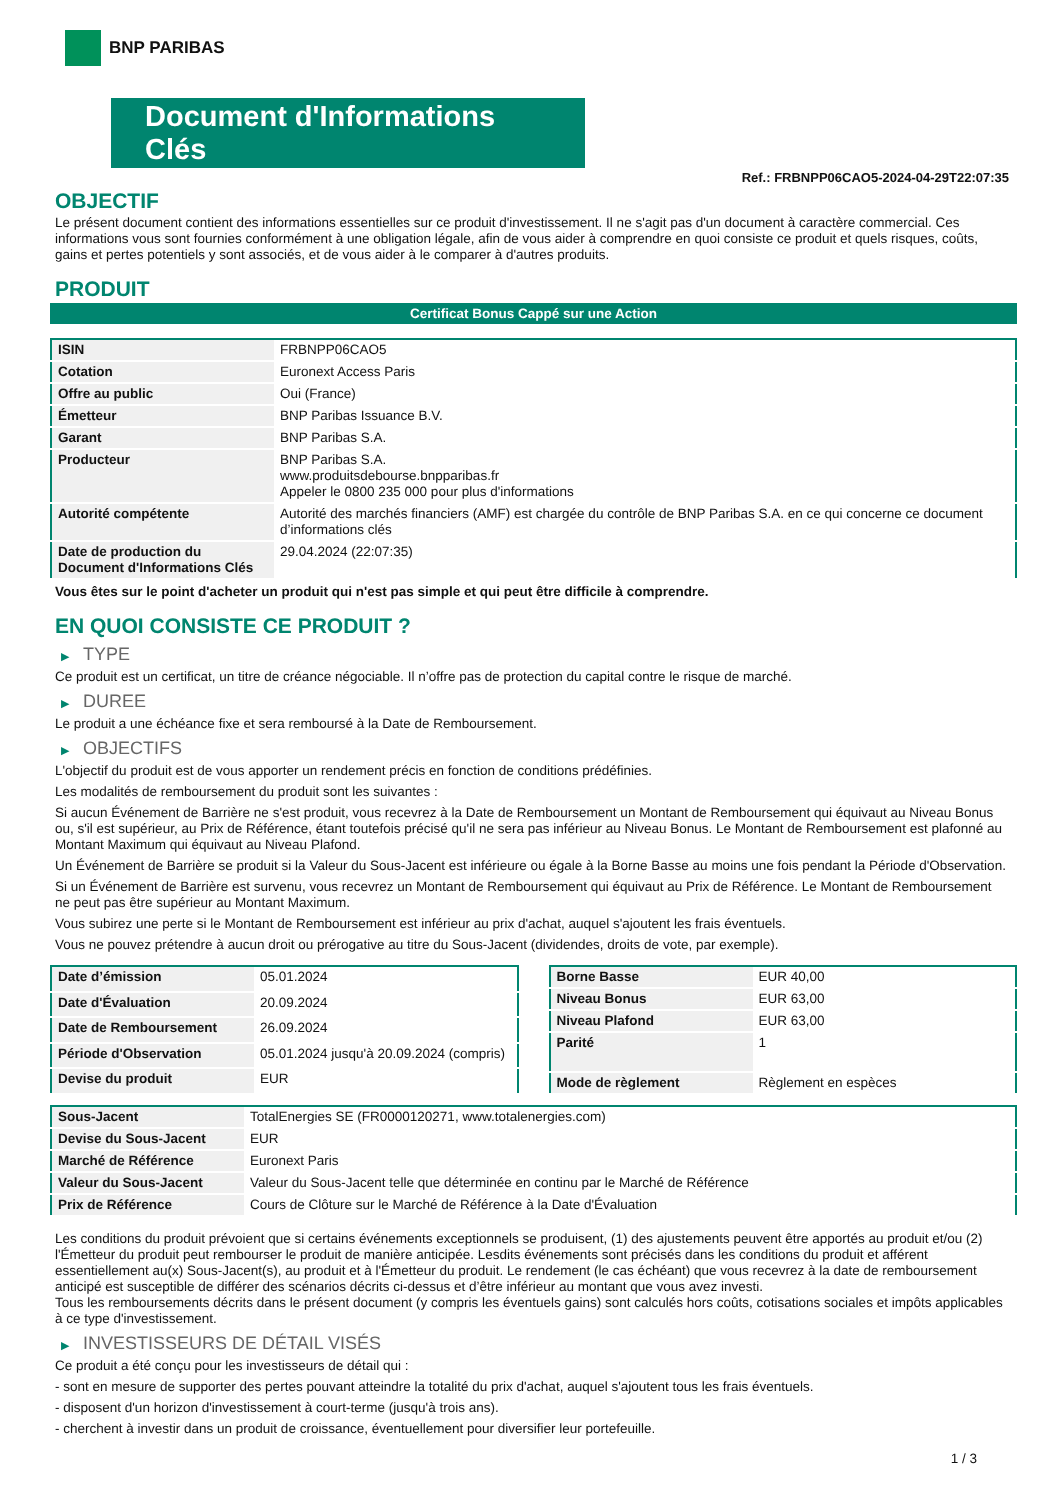BNP PARIBAS
Document d'Informations Clés
Ref.: FRBNPP06CAO5-2024-04-29T22:07:35
OBJECTIF
Le présent document contient des informations essentielles sur ce produit d'investissement. Il ne s'agit pas d'un document à caractère commercial. Ces informations vous sont fournies conformément à une obligation légale, afin de vous aider à comprendre en quoi consiste ce produit et quels risques, coûts, gains et pertes potentiels y sont associés, et de vous aider à le comparer à d'autres produits.
PRODUIT
Certificat Bonus Cappé sur une Action
| ISIN | FRBNPP06CAO5 |
| Cotation | Euronext Access Paris |
| Offre au public | Oui (France) |
| Émetteur | BNP Paribas Issuance B.V. |
| Garant | BNP Paribas S.A. |
| Producteur | BNP Paribas S.A. www.produitsdebourse.bnpparibas.fr Appeler le 0800 235 000 pour plus d'informations |
| Autorité compétente | Autorité des marchés financiers (AMF) est chargée du contrôle de BNP Paribas S.A. en ce qui concerne ce document d’informations clés |
| Date de production du Document d'Informations Clés | 29.04.2024 (22:07:35) |
Vous êtes sur le point d'acheter un produit qui n'est pas simple et qui peut être difficile à comprendre.
EN QUOI CONSISTE CE PRODUIT ?
▶ TYPE
Ce produit est un certificat, un titre de créance négociable. Il n’offre pas de protection du capital contre le risque de marché.
▶ DUREE
Le produit a une échéance fixe et sera remboursé à la Date de Remboursement.
▶ OBJECTIFS
L'objectif du produit est de vous apporter un rendement précis en fonction de conditions prédéfinies.
Les modalités de remboursement du produit sont les suivantes :
Si aucun Événement de Barrière ne s'est produit, vous recevrez à la Date de Remboursement un Montant de Remboursement qui équivaut au Niveau Bonus ou, s'il est supérieur, au Prix de Référence, étant toutefois précisé qu'il ne sera pas inférieur au Niveau Bonus. Le Montant de Remboursement est plafonné au Montant Maximum qui équivaut au Niveau Plafond.
Un Événement de Barrière se produit si la Valeur du Sous-Jacent est inférieure ou égale à la Borne Basse au moins une fois pendant la Période d'Observation.
Si un Événement de Barrière est survenu, vous recevrez un Montant de Remboursement qui équivaut au Prix de Référence. Le Montant de Remboursement ne peut pas être supérieur au Montant Maximum.
Vous subirez une perte si le Montant de Remboursement est inférieur au prix d'achat, auquel s'ajoutent les frais éventuels.
Vous ne pouvez prétendre à aucun droit ou prérogative au titre du Sous-Jacent (dividendes, droits de vote, par exemple).
| Date d’émission | 05.01.2024 |
| Date d'Évaluation | 20.09.2024 |
| Date de Remboursement | 26.09.2024 |
| Période d'Observation | 05.01.2024 jusqu'à 20.09.2024 (compris) |
| Devise du produit | EUR |
| Borne Basse | EUR 40,00 |
| Niveau Bonus | EUR 63,00 |
| Niveau Plafond | EUR 63,00 |
| Parité | 1 |
| Mode de règlement | Règlement en espèces |
| Sous-Jacent | TotalEnergies SE (FR0000120271, www.totalenergies.com) |
| Devise du Sous-Jacent | EUR |
| Marché de Référence | Euronext Paris |
| Valeur du Sous-Jacent | Valeur du Sous-Jacent telle que déterminée en continu par le Marché de Référence |
| Prix de Référence | Cours de Clôture sur le Marché de Référence à la Date d'Évaluation |
Les conditions du produit prévoient que si certains événements exceptionnels se produisent, (1) des ajustements peuvent être apportés au produit et/ou (2) l'Émetteur du produit peut rembourser le produit de manière anticipée. Lesdits événements sont précisés dans les conditions du produit et afférent essentiellement au(x) Sous-Jacent(s), au produit et à l'Émetteur du produit. Le rendement (le cas échéant) que vous recevrez à la date de remboursement anticipé est susceptible de différer des scénarios décrits ci-dessus et d’être inférieur au montant que vous avez investi.
Tous les remboursements décrits dans le présent document (y compris les éventuels gains) sont calculés hors coûts, cotisations sociales et impôts applicables à ce type d'investissement.
▶ INVESTISSEURS DE DÉTAIL VISÉS
Ce produit a été conçu pour les investisseurs de détail qui :
- sont en mesure de supporter des pertes pouvant atteindre la totalité du prix d'achat, auquel s'ajoutent tous les frais éventuels.
- disposent d'un horizon d'investissement à court-terme (jusqu'à trois ans).
- cherchent à investir dans un produit de croissance, éventuellement pour diversifier leur portefeuille.
1 / 3